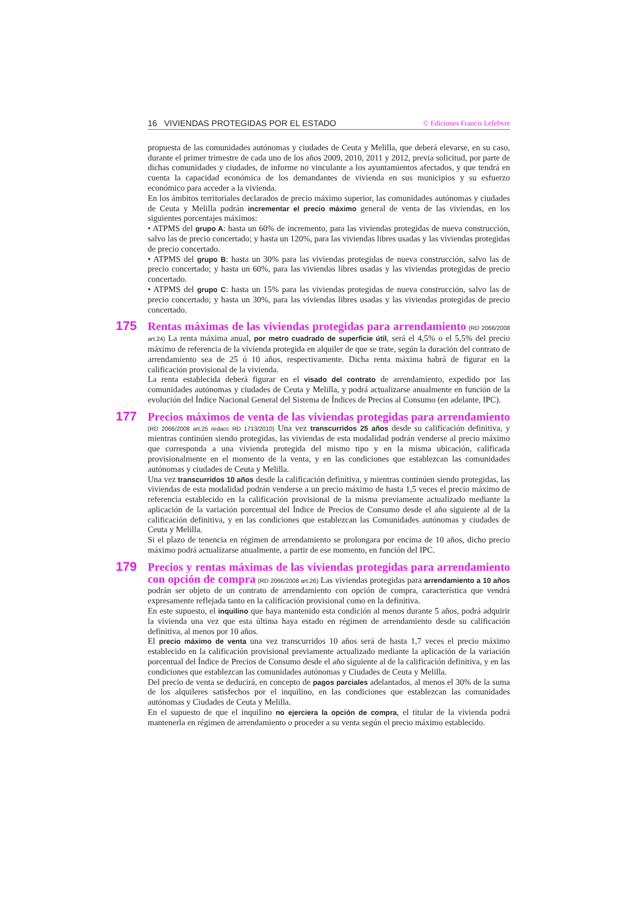16 VIVIENDAS PROTEGIDAS POR EL ESTADO © Ediciones Francis Lefebvre
propuesta de las comunidades autónomas y ciudades de Ceuta y Melilla, que deberá elevarse, en su caso, durante el primer trimestre de cada uno de los años 2009, 2010, 2011 y 2012, previa solicitud, por parte de dichas comunidades y ciudades, de informe no vinculante a los ayuntamientos afectados, y que tendrá en cuenta la capacidad económica de los demandantes de vivienda en sus municipios y su esfuerzo económico para acceder a la vivienda.
En los ámbitos territoriales declarados de precio máximo superior, las comunidades autónomas y ciudades de Ceuta y Melilla podrán incrementar el precio máximo general de venta de las viviendas, en los siguientes porcentajes máximos:
• ATPMS del grupo A: hasta un 60% de incremento, para las viviendas protegidas de nueva construcción, salvo las de precio concertado; y hasta un 120%, para las viviendas libres usadas y las viviendas protegidas de precio concertado.
• ATPMS del grupo B: hasta un 30% para las viviendas protegidas de nueva construcción, salvo las de precio concertado; y hasta un 60%, para las viviendas libres usadas y las viviendas protegidas de precio concertado.
• ATPMS del grupo C: hasta un 15% para las viviendas protegidas de nueva construcción, salvo las de precio concertado; y hasta un 30%, para las viviendas libres usadas y las viviendas protegidas de precio concertado.
175
Rentas máximas de las viviendas protegidas para arrendamiento (RD 2066/2008 art.24) La renta máxima anual, por metro cuadrado de superficie útil, será el 4,5% o el 5,5% del precio máximo de referencia de la vivienda protegida en alquiler de que se trate, según la duración del contrato de arrendamiento sea de 25 ó 10 años, respectivamente. Dicha renta máxima habrá de figurar en la calificación provisional de la vivienda.
La renta establecida deberá figurar en el visado del contrato de arrendamiento, expedido por las comunidades autónomas y ciudades de Ceuta y Melilla, y podrá actualizarse anualmente en función de la evolución del Índice Nacional General del Sistema de Índices de Precios al Consumo (en adelante, IPC).
177
Precios máximos de venta de las viviendas protegidas para arrendamiento (RD 2066/2008 art.25 redacc RD 1713/2010) Una vez transcurridos 25 años desde su calificación definitiva, y mientras continúen siendo protegidas, las viviendas de esta modalidad podrán venderse al precio máximo que corresponda a una vivienda protegida del mismo tipo y en la misma ubicación, calificada provisionalmente en el momento de la venta, y en las condiciones que establezcan las comunidades autónomas y ciudades de Ceuta y Melilla.
Una vez transcurridos 10 años desde la calificación definitiva, y mientras continúen siendo protegidas, las viviendas de esta modalidad podrán venderse a un precio máximo de hasta 1,5 veces el precio máximo de referencia establecido en la calificación provisional de la misma previamente actualizado mediante la aplicación de la variación porcentual del Índice de Precios de Consumo desde el año siguiente al de la calificación definitiva, y en las condiciones que establezcan las Comunidades autónomas y ciudades de Ceuta y Melilla.
Si el plazo de tenencia en régimen de arrendamiento se prolongara por encima de 10 años, dicho precio máximo podrá actualizarse anualmente, a partir de ese momento, en función del IPC.
179
Precios y rentas máximas de las viviendas protegidas para arrendamiento con opción de compra (RD 2066/2008 art.26) Las viviendas protegidas para arrendamiento a 10 años podrán ser objeto de un contrato de arrendamiento con opción de compra, característica que vendrá expresamente reflejada tanto en la calificación provisional como en la definitiva.
En este supuesto, el inquilino que haya mantenido esta condición al menos durante 5 años, podrá adquirir la vivienda una vez que esta última haya estado en régimen de arrendamiento desde su calificación definitiva, al menos por 10 años.
El precio máximo de venta una vez transcurridos 10 años será de hasta 1,7 veces el precio máximo establecido en la calificación provisional previamente actualizado mediante la aplicación de la variación porcentual del Índice de Precios de Consumo desde el año siguiente al de la calificación definitiva, y en las condiciones que establezcan las comunidades autónomas y Ciudades de Ceuta y Melilla.
Del precio de venta se deducirá, en concepto de pagos parciales adelantados, al menos el 30% de la suma de los alquileres satisfechos por el inquilino, en las condiciones que establezcan las comunidades autónomas y Ciudades de Ceuta y Melilla.
En el supuesto de que el inquilino no ejerciera la opción de compra, el titular de la vivienda podrá mantenerla en régimen de arrendamiento o proceder a su venta según el precio máximo establecido.